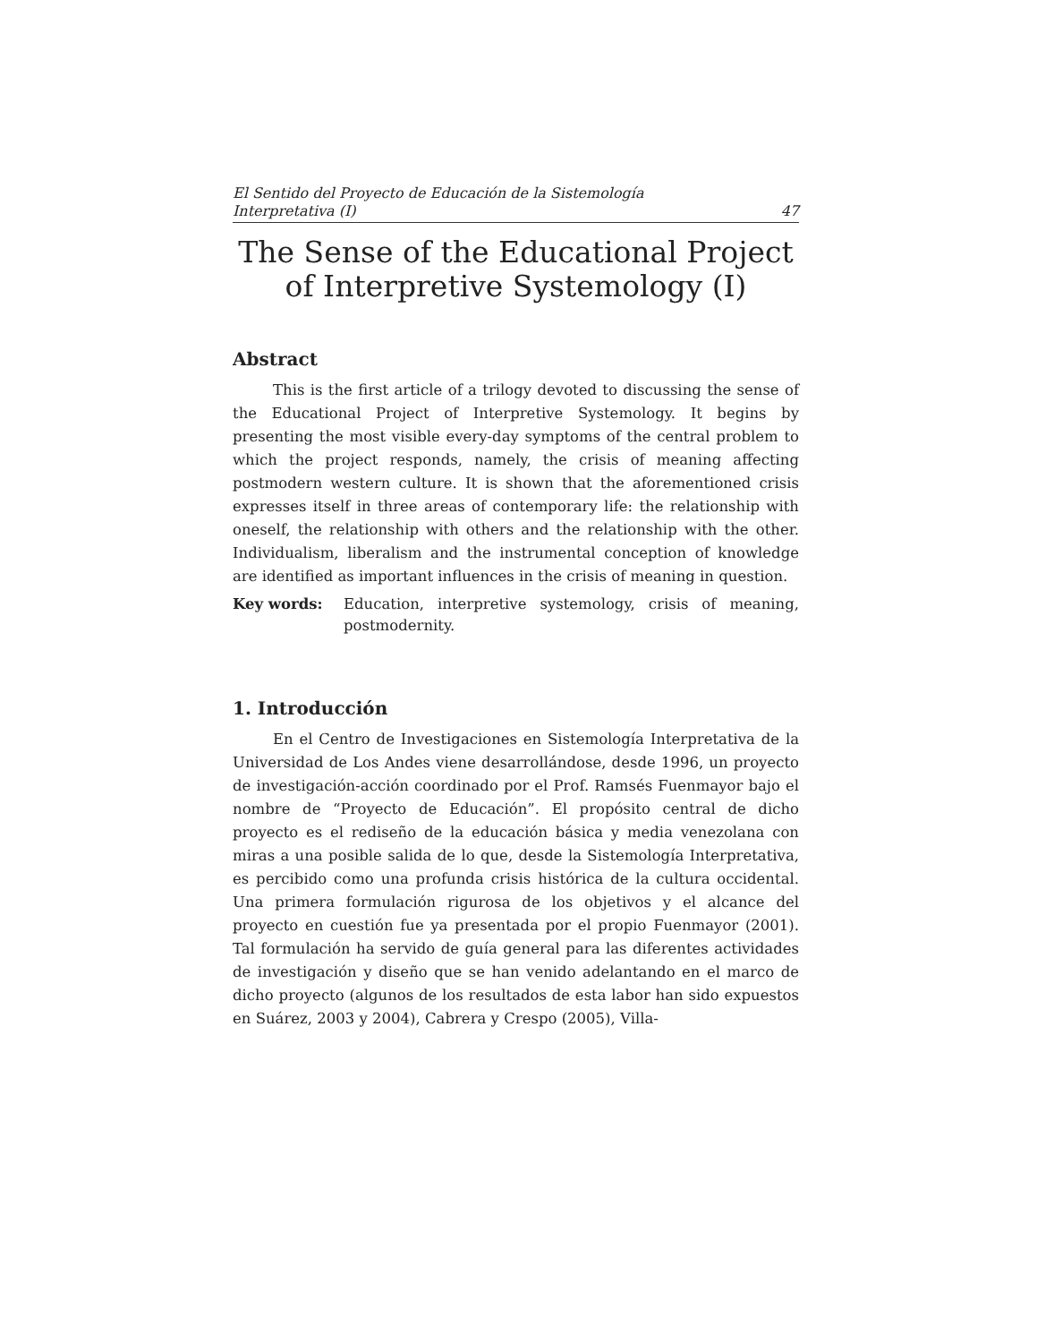El Sentido del Proyecto de Educación de la Sistemología
Interpretativa (I) 47
The Sense of the Educational Project
of Interpretive Systemology (I)
Abstract
This is the first article of a trilogy devoted to discussing the sense of the Educational Project of Interpretive Systemology. It begins by presenting the most visible every-day symptoms of the central problem to which the project responds, namely, the crisis of meaning affecting postmodern western culture. It is shown that the aforementioned crisis expresses itself in three areas of contemporary life: the relationship with oneself, the relationship with others and the relationship with the other. Individualism, liberalism and the instrumental conception of knowledge are identified as important influences in the crisis of meaning in question.
Key words: Education, interpretive systemology, crisis of meaning, postmodernity.
1. Introducción
En el Centro de Investigaciones en Sistemología Interpretativa de la Universidad de Los Andes viene desarrollándose, desde 1996, un proyecto de investigación-acción coordinado por el Prof. Ramsés Fuenmayor bajo el nombre de “Proyecto de Educación”. El propósito central de dicho proyecto es el rediseño de la educación básica y media venezolana con miras a una posible salida de lo que, desde la Sistemología Interpretativa, es percibido como una profunda crisis histórica de la cultura occidental. Una primera formulación rigurosa de los objetivos y el alcance del proyecto en cuestión fue ya presentada por el propio Fuenmayor (2001). Tal formulación ha servido de guía general para las diferentes actividades de investigación y diseño que se han venido adelantando en el marco de dicho proyecto (algunos de los resultados de esta labor han sido expuestos en Suárez, 2003 y 2004), Cabrera y Crespo (2005), Villa-